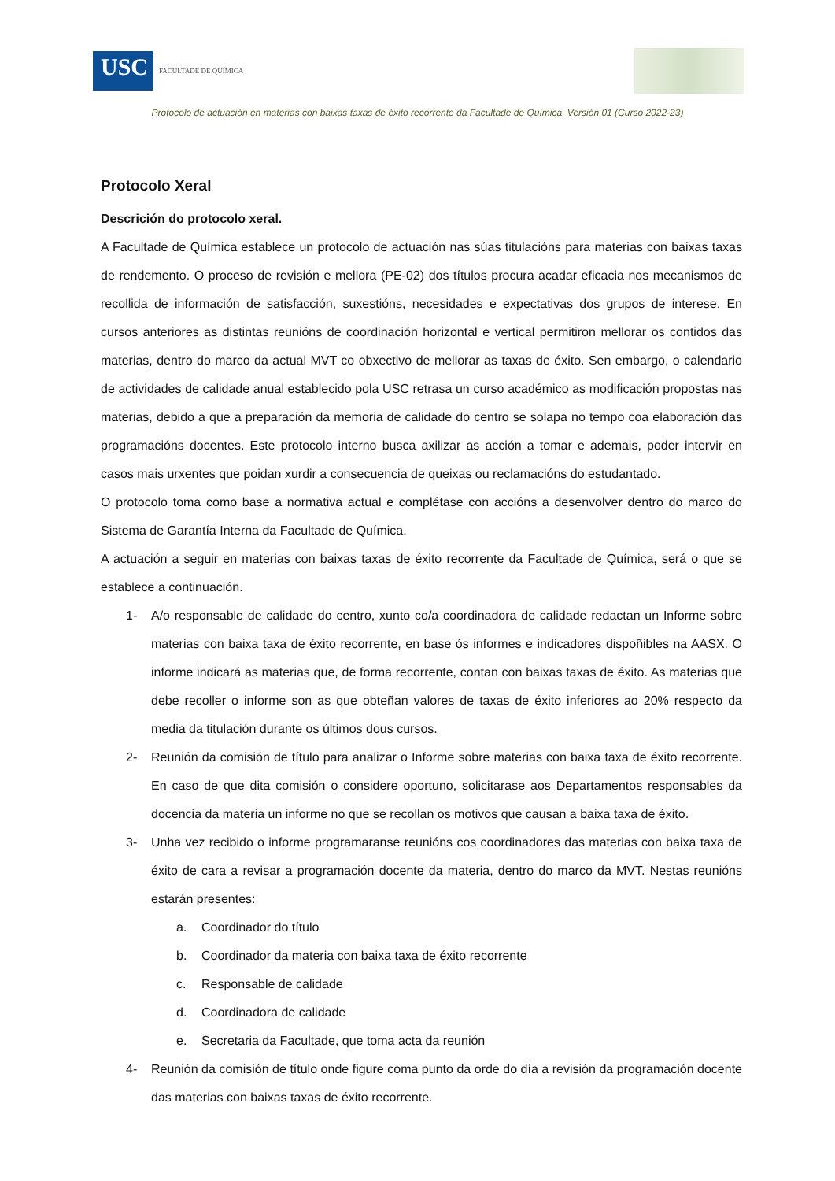USC
FACULTADE DE QUÍMICA
Protocolo de actuación en materias con baixas taxas de éxito recorrente da Facultade de Química. Versión 01 (Curso 2022-23)
Protocolo Xeral
Descrición do protocolo xeral.
A Facultade de Química establece un protocolo de actuación nas súas titulacións para materias con baixas taxas de rendemento. O proceso de revisión e mellora (PE-02) dos títulos procura acadar eficacia nos mecanismos de recollida de información de satisfacción, suxestións, necesidades e expectativas dos grupos de interese. En cursos anteriores as distintas reunións de coordinación horizontal e vertical permitiron mellorar os contidos das materias, dentro do marco da actual MVT co obxectivo de mellorar as taxas de éxito. Sen embargo, o calendario de actividades de calidade anual establecido pola USC retrasa un curso académico as modificación propostas nas materias, debido a que a preparación da memoria de calidade do centro se solapa no tempo coa elaboración das programacións docentes. Este protocolo interno busca axilizar as acción a tomar e ademais, poder intervir en casos mais urxentes que poidan xurdir a consecuencia de queixas ou reclamacións do estudantado.
O protocolo toma como base a normativa actual e complétase con accións a desenvolver dentro do marco do Sistema de Garantía Interna da Facultade de Química.
A actuación a seguir en materias con baixas taxas de éxito recorrente da Facultade de Química, será o que se establece a continuación.
1- A/o responsable de calidade do centro, xunto co/a coordinadora de calidade redactan un Informe sobre materias con baixa taxa de éxito recorrente, en base ós informes e indicadores dispoñibles na AASX. O informe indicará as materias que, de forma recorrente, contan con baixas taxas de éxito. As materias que debe recoller o informe son as que obteñan valores de taxas de éxito inferiores ao 20% respecto da media da titulación durante os últimos dous cursos.
2- Reunión da comisión de título para analizar o Informe sobre materias con baixa taxa de éxito recorrente. En caso de que dita comisión o considere oportuno, solicitarase aos Departamentos responsables da docencia da materia un informe no que se recollan os motivos que causan a baixa taxa de éxito.
3- Unha vez recibido o informe programaranse reunións cos coordinadores das materias con baixa taxa de éxito de cara a revisar a programación docente da materia, dentro do marco da MVT. Nestas reunións estarán presentes:
a. Coordinador do título
b. Coordinador da materia con baixa taxa de éxito recorrente
c. Responsable de calidade
d. Coordinadora de calidade
e. Secretaria da Facultade, que toma acta da reunión
4- Reunión da comisión de título onde figure coma punto da orde do día a revisión da programación docente das materias con baixas taxas de éxito recorrente.